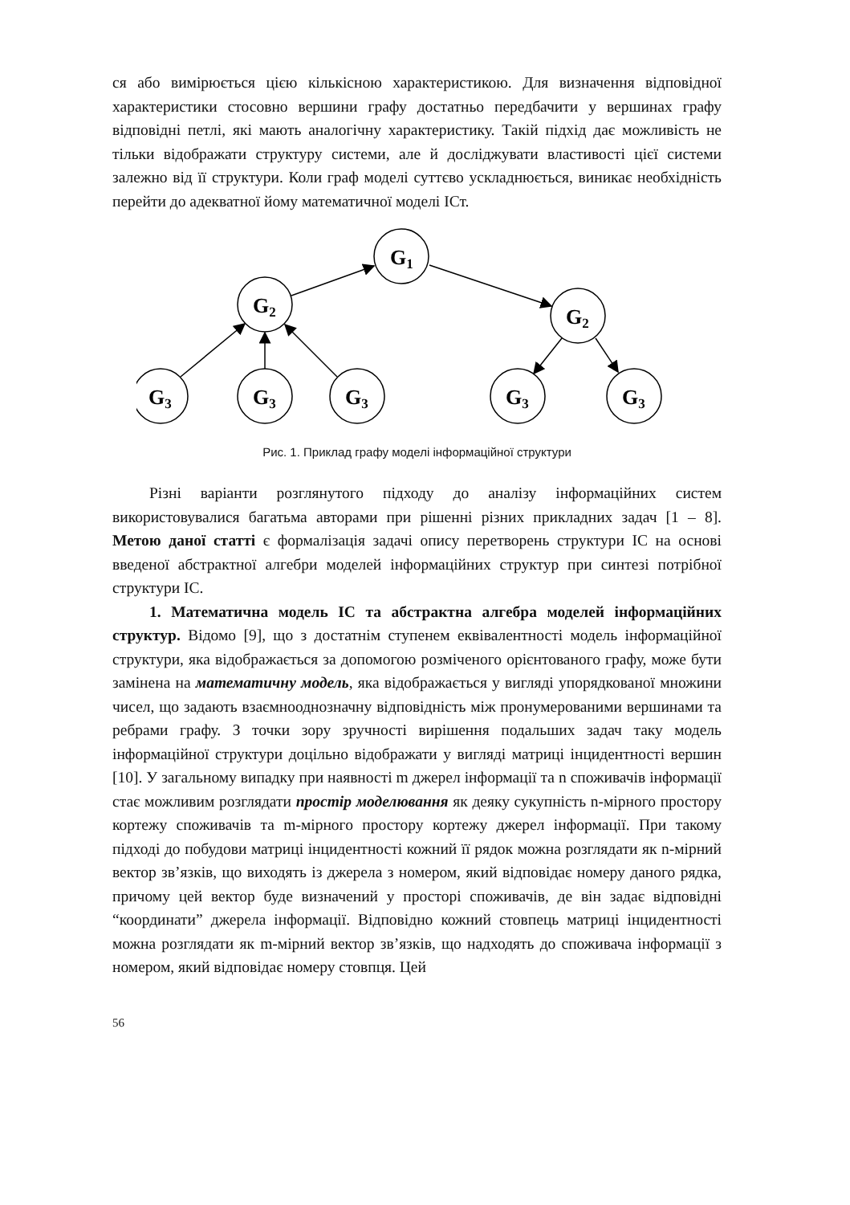ся або вимірюється цією кількісною характеристикою. Для визначення відповідної характеристики стосовно вершини графу достатньо передбачити у вершинах графу відповідні петлі, які мають аналогічну характеристику. Такій підхід дає можливість не тільки відображати структуру системи, але й досліджувати властивості цієї системи залежно від її структури. Коли граф моделі суттєво ускладнюється, виникає необхідність перейти до адекватної йому математичної моделі ІСт.
G1
G2
G2
G3
G3
G3
G3
G3
Рис. 1. Приклад графу моделі інформаційної структури
Різні варіанти розглянутого підходу до аналізу інформаційних систем використовувалися багатьма авторами при рішенні різних прикладних задач [1 – 8]. Метою даної статті є формалізація задачі опису перетворень структури ІС на основі введеної абстрактної алгебри моделей інформаційних структур при синтезі потрібної структури ІС.
1. Математична модель ІС та абстрактна алгебра моделей інформаційних структур. Відомо [9], що з достатнім ступенем еквівалентності модель інформаційної структури, яка відображається за допомогою розміченого орієнтованого графу, може бути замінена на математичну модель, яка відображається у вигляді упорядкованої множини чисел, що задають взаємнооднозначну відповідність між пронумерованими вершинами та ребрами графу. З точки зору зручності вирішення подальших задач таку модель інформаційної структури доцільно відображати у вигляді матриці інцидентності вершин [10]. У загальному випадку при наявності m джерел інформації та n споживачів інформації стає можливим розглядати простір моделювання як деяку сукупність n-мірного простору кортежу споживачів та m-мірного простору кортежу джерел інформації. При такому підході до побудови матриці інцидентності кожний її рядок можна розглядати як n-мірний вектор зв’язків, що виходять із джерела з номером, який відповідає номеру даного рядка, причому цей вектор буде визначений у просторі споживачів, де він задає відповідні “координати” джерела інформації. Відповідно кожний стовпець матриці інцидентності можна розглядати як m-мірний вектор зв’язків, що надходять до споживача інформації з номером, який відповідає номеру стовпця. Цей
56